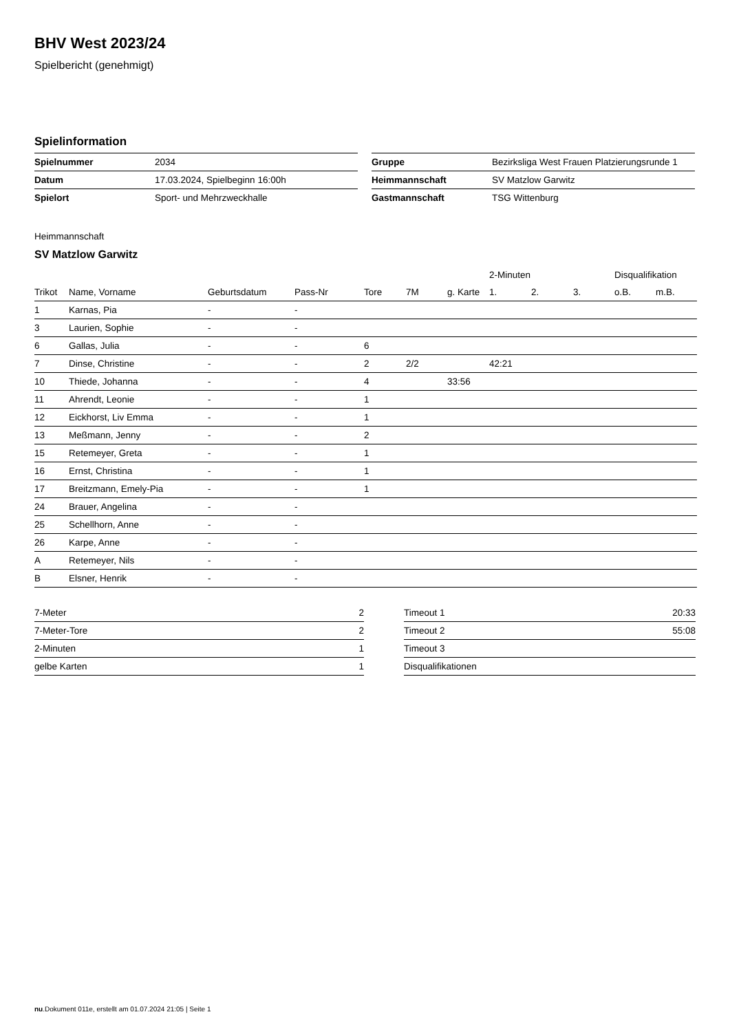BHV West 2023/24
Spielbericht (genehmigt)
Spielinformation
| Spielnummer | 2034 |
| Datum | 17.03.2024, Spielbeginn 16:00h |
| Spielort | Sport- und Mehrzweckhalle |
| Gruppe | Bezirksliga West Frauen Platzierungsrunde 1 |
| Heimmannschaft | SV Matzlow Garwitz |
| Gastmannschaft | TSG Wittenburg |
Heimmannschaft
SV Matzlow Garwitz
| | | | | | | | 2-Minuten | | | Disqualifikation | |
| --- | --- | --- | --- | --- | --- | --- | --- | --- | --- | --- | --- |
| Trikot | Name, Vorname | Geburtsdatum | Pass-Nr | Tore | 7M | g. Karte | 1. | 2. | 3. | o.B. | m.B. |
| 1 | Karnas, Pia | - | - | | | | | | | | |
| 3 | Laurien, Sophie | - | - | | | | | | | | |
| 6 | Gallas, Julia | - | - | 6 | | | | | | | |
| 7 | Dinse, Christine | - | - | 2 | 2/2 | | 42:21 | | | | |
| 10 | Thiede, Johanna | - | - | 4 | | 33:56 | | | | | |
| 11 | Ahrendt, Leonie | - | - | 1 | | | | | | | |
| 12 | Eickhorst, Liv Emma | - | - | 1 | | | | | | | |
| 13 | Meßmann, Jenny | - | - | 2 | | | | | | | |
| 15 | Retemeyer, Greta | - | - | 1 | | | | | | | |
| 16 | Ernst, Christina | - | - | 1 | | | | | | | |
| 17 | Breitzmann, Emely-Pia | - | - | 1 | | | | | | | |
| 24 | Brauer, Angelina | - | - | | | | | | | | |
| 25 | Schellhorn, Anne | - | - | | | | | | | | |
| 26 | Karpe, Anne | - | - | | | | | | | | |
| A | Retemeyer, Nils | - | - | | | | | | | | |
| B | Elsner, Henrik | - | - | | | | | | | | |
| 7-Meter | 2 |
| 7-Meter-Tore | 2 |
| 2-Minuten | 1 |
| gelbe Karten | 1 |
| Timeout 1 | 20:33 |
| Timeout 2 | 55:08 |
| Timeout 3 | |
| Disqualifikationen | |
nu.Dokument 011e, erstellt am 01.07.2024 21:05 | Seite 1